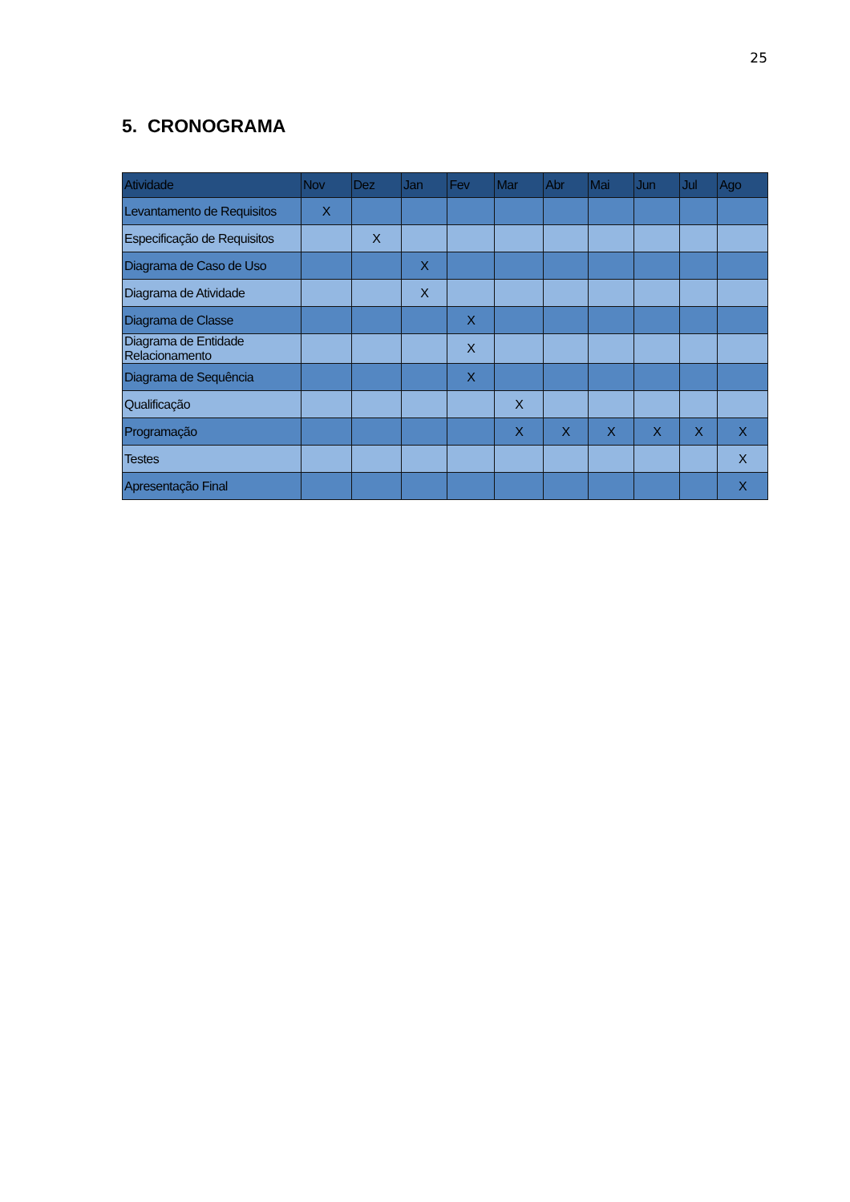25
5. CRONOGRAMA
| Atividade | Nov | Dez | Jan | Fev | Mar | Abr | Mai | Jun | Jul | Ago |
| --- | --- | --- | --- | --- | --- | --- | --- | --- | --- | --- |
| Levantamento de Requisitos | X | | | | | | | | | |
| Especificação de Requisitos | | X | | | | | | | | |
| Diagrama de Caso de Uso | | | X | | | | | | | |
| Diagrama de Atividade | | | X | | | | | | | |
| Diagrama de Classe | | | | X | | | | | | |
| Diagrama de Entidade Relacionamento | | | | X | | | | | | |
| Diagrama de Sequência | | | | X | | | | | | |
| Qualificação | | | | | X | | | | | |
| Programação | | | | | X | X | X | X | X | X |
| Testes | | | | | | | | | | X |
| Apresentação Final | | | | | | | | | | X |